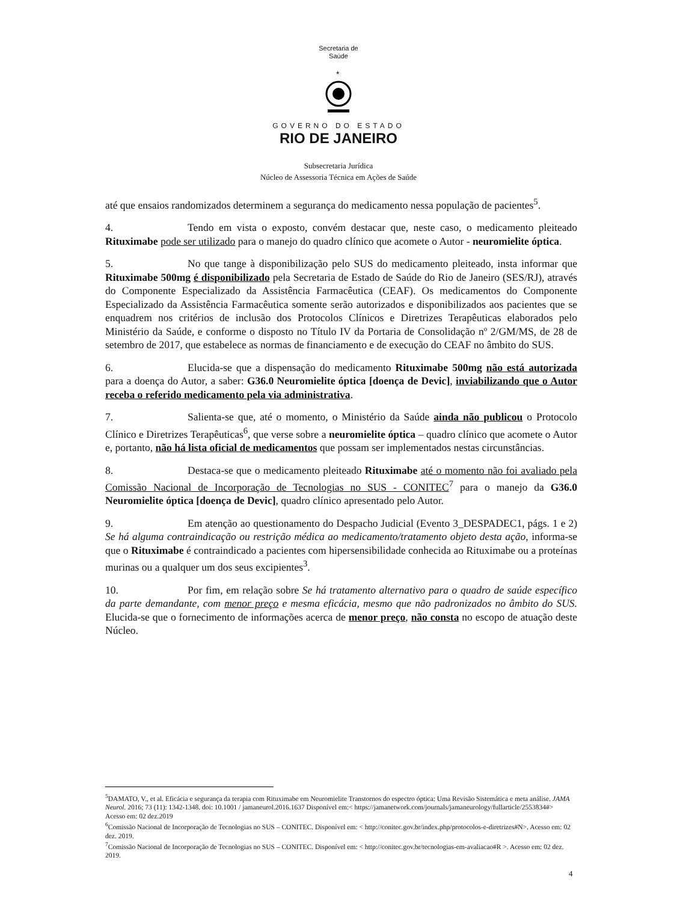Secretaria de
Saúde
*
GOVERNO DO ESTADO
RIO DE JANEIRO
Subsecretaria Jurídica
Núcleo de Assessoria Técnica em Ações de Saúde
até que ensaios randomizados determinem a segurança do medicamento nessa população de pacientes<sup>5</sup>.
4. Tendo em vista o exposto, convém destacar que, neste caso, o medicamento pleiteado Rituximabe pode ser utilizado para o manejo do quadro clínico que acomete o Autor - neuromielite óptica.
5. No que tange à disponibilização pelo SUS do medicamento pleiteado, insta informar que Rituximabe 500mg é disponibilizado pela Secretaria de Estado de Saúde do Rio de Janeiro (SES/RJ), através do Componente Especializado da Assistência Farmacêutica (CEAF). Os medicamentos do Componente Especializado da Assistência Farmacêutica somente serão autorizados e disponibilizados aos pacientes que se enquadrem nos critérios de inclusão dos Protocolos Clínicos e Diretrizes Terapêuticas elaborados pelo Ministério da Saúde, e conforme o disposto no Título IV da Portaria de Consolidação nº 2/GM/MS, de 28 de setembro de 2017, que estabelece as normas de financiamento e de execução do CEAF no âmbito do SUS.
6. Elucida-se que a dispensação do medicamento Rituximabe 500mg não está autorizada para a doença do Autor, a saber: G36.0 Neuromielite óptica [doença de Devic], inviabilizando que o Autor receba o referido medicamento pela via administrativa.
7. Salienta-se que, até o momento, o Ministério da Saúde ainda não publicou o Protocolo Clínico e Diretrizes Terapêuticas<sup>6</sup>, que verse sobre a neuromielite óptica – quadro clínico que acomete o Autor e, portanto, não há lista oficial de medicamentos que possam ser implementados nestas circunstâncias.
8. Destaca-se que o medicamento pleiteado Rituximabe até o momento não foi avaliado pela Comissão Nacional de Incorporação de Tecnologias no SUS - CONITEC<sup>7</sup> para o manejo da G36.0 Neuromielite óptica [doença de Devic], quadro clínico apresentado pelo Autor.
9. Em atenção ao questionamento do Despacho Judicial (Evento 3_DESPADEC1, págs. 1 e 2) Se há alguma contraindicação ou restrição médica ao medicamento/tratamento objeto desta ação, informa-se que o Rituximabe é contraindicado a pacientes com hipersensibilidade conhecida ao Rituximabe ou a proteínas murinas ou a qualquer um dos seus excipientes<sup>3</sup>.
10. Por fim, em relação sobre Se há tratamento alternativo para o quadro de saúde específico da parte demandante, com menor preço e mesma eficácia, mesmo que não padronizados no âmbito do SUS. Elucida-se que o fornecimento de informações acerca de menor preço, não consta no escopo de atuação deste Núcleo.
<sup>5</sup> DAMATO, V., et al. Eficácia e segurança da terapia com Rituximabe em Neuromielite Transtornos do espectro óptica: Uma Revisão Sistemática e meta análise. JAMA Neurol. 2016; 73 (11): 1342-1348. doi: 10.1001 / jamaneurol.2016.1637 Disponível em:< https://jamanetwork.com/journals/jamaneurology/fullarticle/2553834#> Acesso em: 02 dez.2019
<sup>6</sup> Comissão Nacional de Incorporação de Tecnologias no SUS – CONITEC. Disponível em: < http://conitec.gov.br/index.php/protocolos-e-diretrizes#N>. Acesso em: 02 dez. 2019.
<sup>7</sup> Comissão Nacional de Incorporação de Tecnologias no SUS – CONITEC. Disponível em: < http://conitec.gov.br/tecnologias-em-avaliacao#R >. Acesso em: 02 dez. 2019.
4